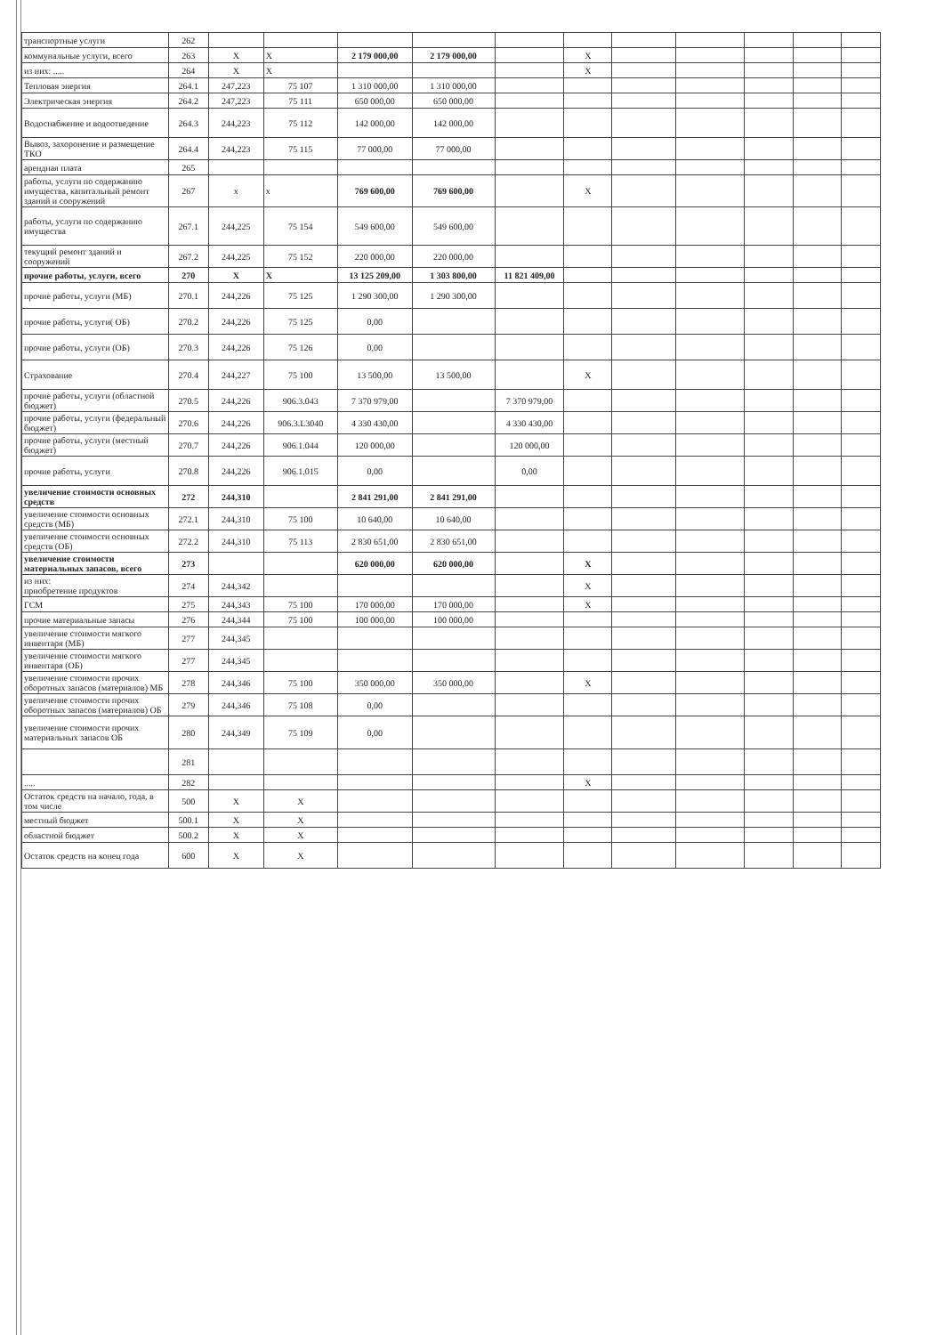| транспортные услуги | 262 | | | | | | | | | | | |
| коммунальные услуги, всего | 263 | X | X | 2 179 000,00 | 2 179 000,00 | | X | | | | | |
| из них: ..... | 264 | X | X | | | | X | | | | | |
| Тепловая энергия | 264.1 | 247,223 | 75 107 | 1 310 000,00 | 1 310 000,00 | | | | | | | |
| Электрическая энергия | 264.2 | 247,223 | 75 111 | 650 000,00 | 650 000,00 | | | | | | | |
| Водоснабжение и водоотведение | 264.3 | 244,223 | 75 112 | 142 000,00 | 142 000,00 | | | | | | | |
| Вывоз, захоронение и размещение ТКО | 264.4 | 244,223 | 75 115 | 77 000,00 | 77 000,00 | | | | | | | |
| арендная плата | 265 | | | | | | | | | | | |
| работы, услуги по содержанию имущества, капитальный ремонт зданий и сооружений | 267 | x | x | 769 600,00 | 769 600,00 | | X | | | | | |
| работы, услуги по содержанию имущества | 267.1 | 244,225 | 75 154 | 549 600,00 | 549 600,00 | | | | | | | |
| текущий ремонт зданий и сооружений | 267.2 | 244,225 | 75 152 | 220 000,00 | 220 000,00 | | | | | | | |
| прочие работы, услуги, всего | 270 | X | X | 13 125 209,00 | 1 303 800,00 | 11 821 409,00 | | | | | | |
| прочие работы, услуги (МБ) | 270.1 | 244,226 | 75 125 | 1 290 300,00 | 1 290 300,00 | | | | | | | |
| прочие работы, услуги( ОБ) | 270.2 | 244,226 | 75 125 | 0,00 | | | | | | | | |
| прочие работы, услуги (ОБ) | 270.3 | 244,226 | 75 126 | 0,00 | | | | | | | | |
| Страхование | 270.4 | 244,227 | 75 100 | 13 500,00 | 13 500,00 | | X | | | | | |
| прочие работы, услуги (областной бюджет) | 270.5 | 244,226 | 906.3.043 | 7 370 979,00 | | 7 370 979,00 | | | | | | |
| прочие работы, услуги (федеральный бюджет) | 270.6 | 244,226 | 906.3.L3040 | 4 330 430,00 | | 4 330 430,00 | | | | | | |
| прочие работы, услуги (местный бюджет) | 270.7 | 244,226 | 906.1.044 | 120 000,00 | | 120 000,00 | | | | | | |
| прочие работы, услуги | 270.8 | 244,226 | 906.1.015 | 0,00 | | 0,00 | | | | | | |
| увеличение стоимости основных средств | 272 | 244,310 | | 2 841 291,00 | 2 841 291,00 | | | | | | | |
| увеличение стоимости основных средств (МБ) | 272.1 | 244,310 | 75 100 | 10 640,00 | 10 640,00 | | | | | | | |
| увеличение стоимости основных средств (ОБ) | 272.2 | 244,310 | 75 113 | 2 830 651,00 | 2 830 651,00 | | | | | | | |
| увеличение стоимости материальных запасов, всего | 273 | | | 620 000,00 | 620 000,00 | | X | | | | | |
| из них: приобретение продуктов | 274 | 244,342 | | | | | X | | | | | |
| ГСМ | 275 | 244,343 | 75 100 | 170 000,00 | 170 000,00 | | X | | | | | |
| прочие материальные запасы | 276 | 244,344 | 75 100 | 100 000,00 | 100 000,00 | | | | | | | |
| увеличение стоимости мягкого инвентаря (МБ) | 277 | 244,345 | | | | | | | | | | |
| увеличение стоимости мягкого инвентаря (ОБ) | 277 | 244,345 | | | | | | | | | | |
| увеличение стоимости прочих оборотных запасов (материалов) МБ | 278 | 244,346 | 75 100 | 350 000,00 | 350 000,00 | | X | | | | | |
| увеличение стоимости прочих оборотных запасов (материалов) ОБ | 279 | 244,346 | 75 108 | 0,00 | | | | | | | | |
| увеличение стоимости прочих материальных запасов ОБ | 280 | 244,349 | 75 109 | 0,00 | | | | | | | | |
| | 281 | | | | | | | | | | | |
| ..... | 282 | | | | | | X | | | | | |
| Остаток средств на начало, года, в том числе | 500 | X | X | | | | | | | | | |
| местный бюджет | 500.1 | X | X | | | | | | | | | |
| областной бюджет | 500.2 | X | X | | | | | | | | | |
| Остаток средств на конец года | 600 | X | X | | | | | | | | | |